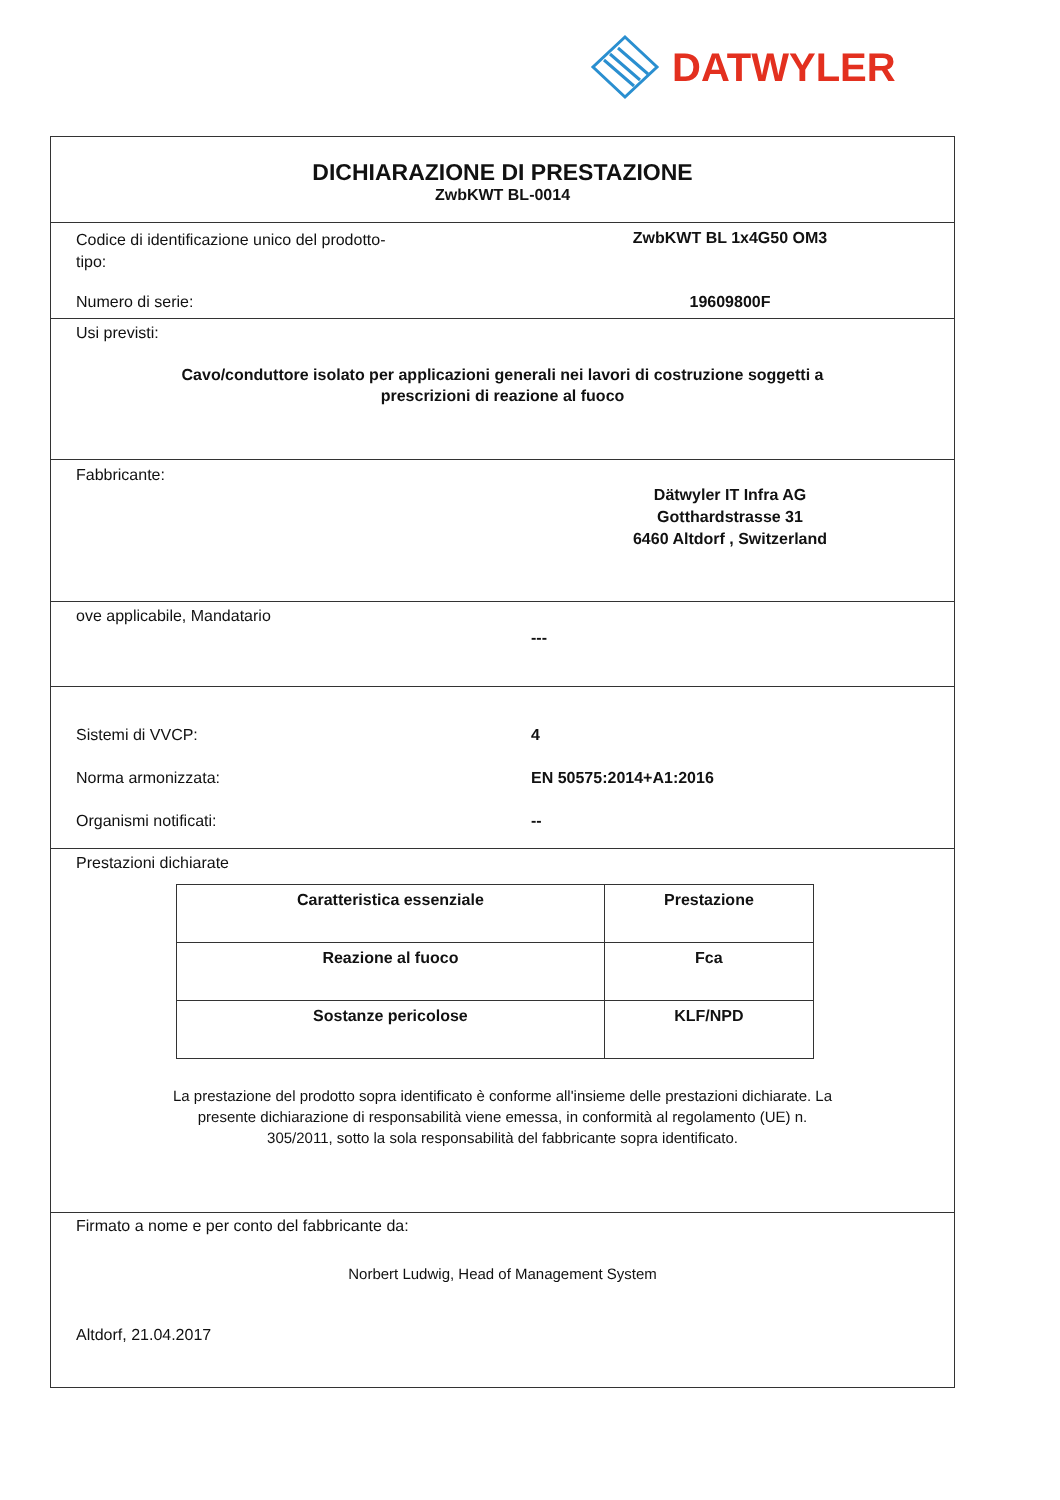DATWYLER
DICHIARAZIONE DI PRESTAZIONE
ZwbKWT BL-0014
Codice di identificazione unico del prodotto-tipo:
ZwbKWT BL 1x4G50 OM3
Numero di serie: 19609800F
Usi previsti:
Cavo/conduttore isolato per applicazioni generali nei lavori di costruzione soggetti a
prescrizioni di reazione al fuoco
Fabbricante:
Dätwyler IT Infra AG
Gotthardstrasse 31
6460 Altdorf , Switzerland
ove applicabile, Mandatario
---
Sistemi di VVCP: 4
Norma armonizzata: EN 50575:2014+A1:2016
Organismi notificati: --
Prestazioni dichiarate
| Caratteristica essenziale | Prestazione |
| --- | --- |
| Reazione al fuoco | Fca |
| Sostanze pericolose | KLF/NPD |
La prestazione del prodotto sopra identificato è conforme all'insieme delle prestazioni dichiarate. La
presente dichiarazione di responsabilità viene emessa, in conformità al regolamento (UE) n.
305/2011, sotto la sola responsabilità del fabbricante sopra identificato.
Firmato a nome e per conto del fabbricante da:
Norbert Ludwig, Head of Management System
Altdorf, 21.04.2017